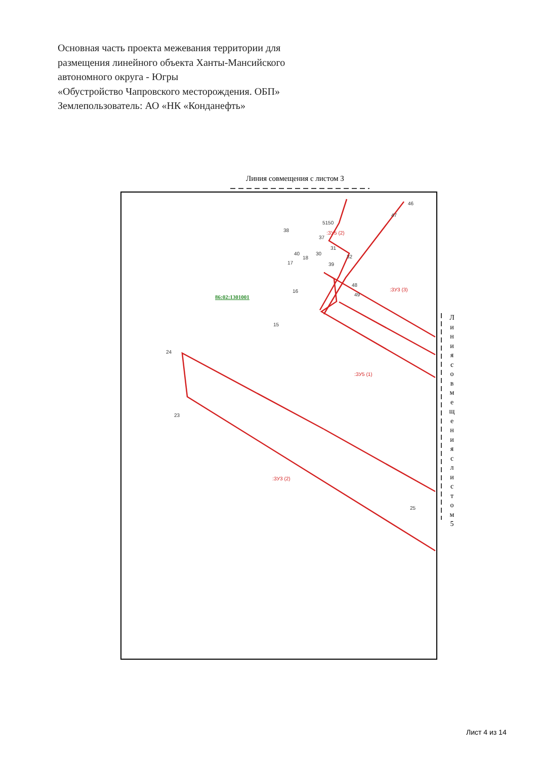Основная часть проекта межевания территории для
размещения линейного объекта Ханты-Мансийского
автономного округа - Югры
«Обустройство Чапровского месторождения. ОБП»
Землепользователь: АО «НК «Конданефть»
Линия совмещения с листом 3
24
23
25
:ЗУ3 (2)
:ЗУ5 (1)
:ЗУ3 (3)
:ЗУ5 (2)
15
16
17
18
30
31
32
38
37
5150
48
49
39
40
47
46
86:02:1301001
Л и н и я с о в м е щ е н и я с л и с т о м 5
Лист 4 из 14